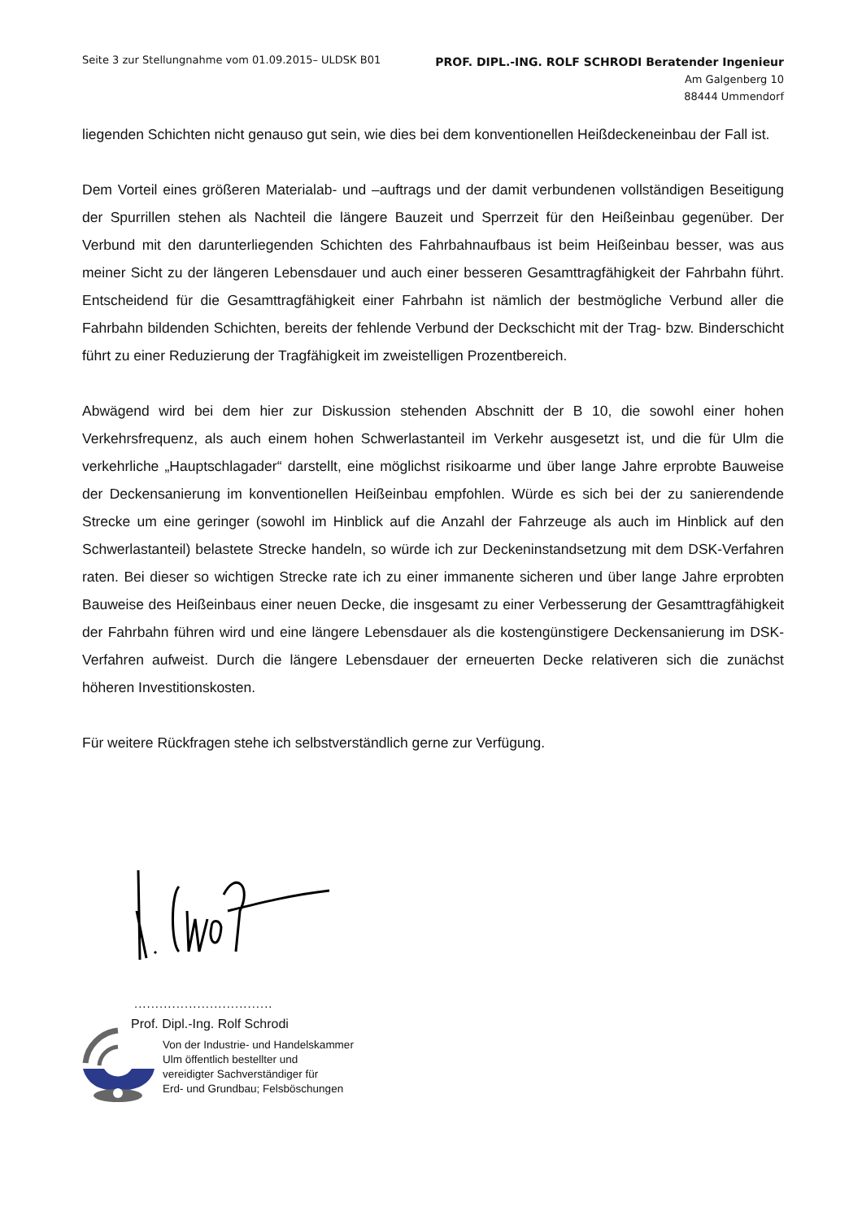Seite 3 zur Stellungnahme vom 01.09.2015– ULDSK B01
PROF. DIPL.-ING. ROLF SCHRODI Beratender Ingenieur
Am Galgenberg 10
88444 Ummendorf
liegenden Schichten nicht genauso gut sein, wie dies bei dem konventionellen Heißdeckeneinbau der Fall ist.
Dem Vorteil eines größeren Materialab- und –auftrags und der damit verbundenen vollständigen Beseitigung der Spurrillen stehen als Nachteil die längere Bauzeit und Sperrzeit für den Heißeinbau gegenüber. Der Verbund mit den darunterliegenden Schichten des Fahrbahnaufbaus ist beim Heißeinbau besser, was aus meiner Sicht zu der längeren Lebensdauer und auch einer besseren Gesamttragfähigkeit der Fahrbahn führt. Entscheidend für die Gesamttragfähigkeit einer Fahrbahn ist nämlich der bestmögliche Verbund aller die Fahrbahn bildenden Schichten, bereits der fehlende Verbund der Deckschicht mit der Trag- bzw. Binderschicht führt zu einer Reduzierung der Tragfähigkeit im zweistelligen Prozentbereich.
Abwägend wird bei dem hier zur Diskussion stehenden Abschnitt der B 10, die sowohl einer hohen Verkehrsfrequenz, als auch einem hohen Schwerlastanteil im Verkehr ausgesetzt ist, und die für Ulm die verkehrliche „Hauptschlagader“ darstellt, eine möglichst risikoarme und über lange Jahre erprobte Bauweise der Deckensanierung im konventionellen Heißeinbau empfohlen. Würde es sich bei der zu sanierendende Strecke um eine geringer (sowohl im Hinblick auf die Anzahl der Fahrzeuge als auch im Hinblick auf den Schwerlastanteil) belastete Strecke handeln, so würde ich zur Deckeninstandsetzung mit dem DSK-Verfahren raten. Bei dieser so wichtigen Strecke rate ich zu einer immanente sicheren und über lange Jahre erprobten Bauweise des Heißeinbaus einer neuen Decke, die insgesamt zu einer Verbesserung der Gesamttragfähigkeit der Fahrbahn führen wird und eine längere Lebensdauer als die kostengünstigere Deckensanierung im DSK-Verfahren aufweist. Durch die längere Lebensdauer der erneuerten Decke relativeren sich die zunächst höheren Investitionskosten.
Für weitere Rückfragen stehe ich selbstverständlich gerne zur Verfügung.
.................................
Prof. Dipl.-Ing. Rolf Schrodi
Von der Industrie- und Handelskammer
Ulm öffentlich bestellter und
vereidigter Sachverständiger für
Erd- und Grundbau; Felsböschungen